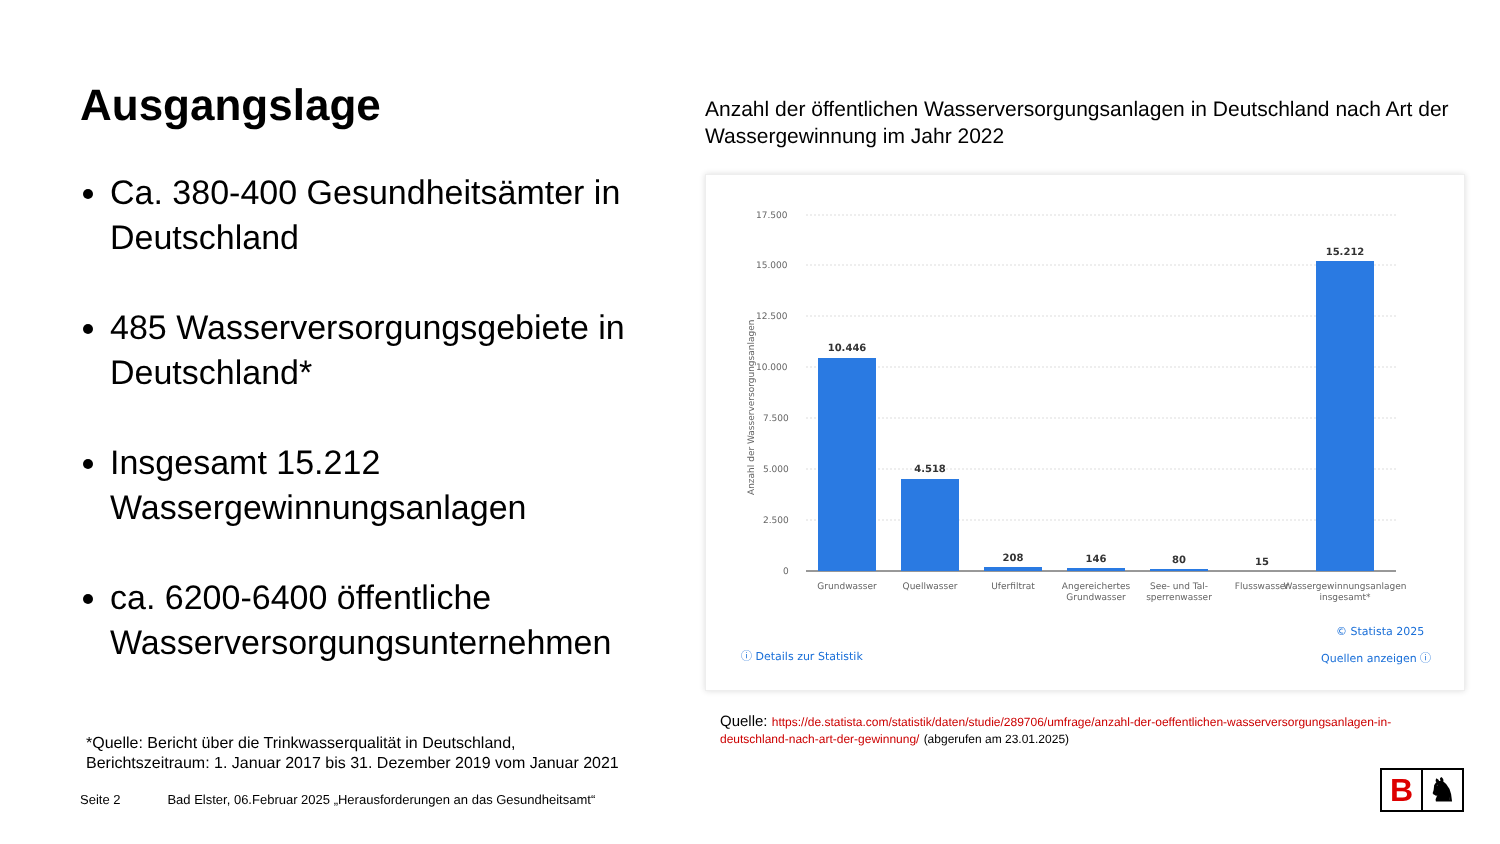Ausgangslage
Ca. 380-400 Gesundheitsämter in Deutschland
485 Wasserversorgungsgebiete in Deutschland*
Insgesamt 15.212 Wassergewinnungsanlagen
ca. 6200-6400 öffentliche Wasserversorgungsunternehmen
*Quelle: Bericht über die Trinkwasserqualität in Deutschland,
Berichtszeitraum: 1. Januar 2017 bis 31. Dezember 2019 vom Januar 2021
Seite 2 Bad Elster, 06.Februar 2025 „Herausforderungen an das Gesundheitsamt“
Anzahl der öffentlichen Wasserversorgungsanlagen in Deutschland nach Art der Wassergewinnung im Jahr 2022
Anzahl der Wasserversorgungsanlagen
17.500
15.000
12.500
10.000
7.500
5.000
2.500
0
10.446
4.518
208
146
80
15
15.212
Grundwasser
Quellwasser
Uferfiltrat
Angereichertes
Grundwasser
See- und Tal-
sperrenwasser
Flusswasser
Wassergewinnungsanlagen
insgesamt*
ⓘ Details zur Statistik
© Statista 2025
Quellen anzeigen ⓘ
Quelle: https://de.statista.com/statistik/daten/studie/289706/umfrage/anzahl-der-oeffentlichen-wasserversorgungsanlagen-in-deutschland-nach-art-der-gewinnung/ (abgerufen am 23.01.2025)
B ♞